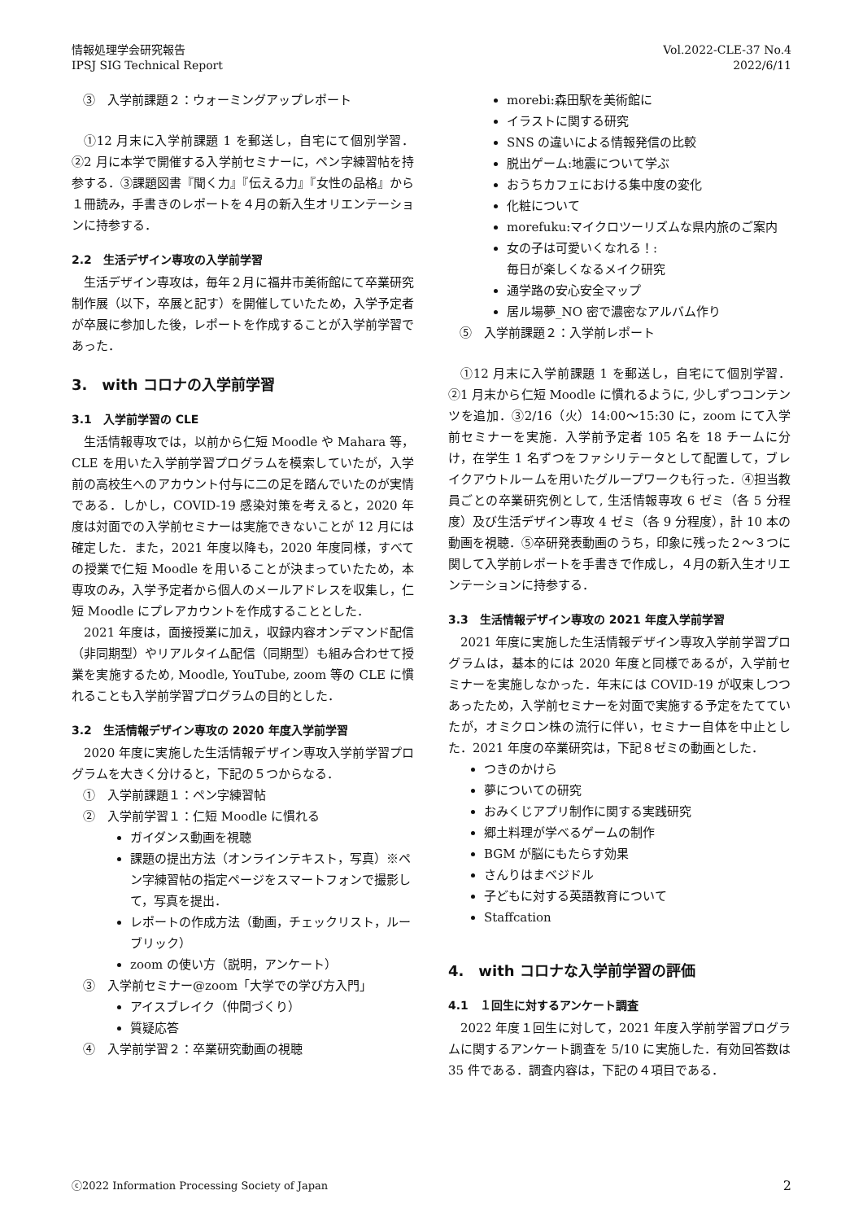情報処理学会研究報告
IPSJ SIG Technical Report
Vol.2022-CLE-37 No.4
2022/6/11
③　入学前課題２：ウォーミングアップレポート
①12 月末に入学前課題 1 を郵送し，自宅にて個別学習．②2 月に本学で開催する入学前セミナーに，ペン字練習帖を持参する．③課題図書『聞く力』『伝える力』『女性の品格』から１冊読み，手書きのレポートを４月の新入生オリエンテーションに持参する．
2.2　生活デザイン専攻の入学前学習
生活デザイン専攻は，毎年２月に福井市美術館にて卒業研究制作展（以下，卒展と記す）を開催していたため，入学予定者が卒展に参加した後，レポートを作成することが入学前学習であった．
3.　with コロナの入学前学習
3.1　入学前学習の CLE
生活情報専攻では，以前から仁短 Moodle や Mahara 等，CLE を用いた入学前学習プログラムを模索していたが，入学前の高校生へのアカウント付与に二の足を踏んでいたのが実情である．しかし，COVID-19 感染対策を考えると，2020 年度は対面での入学前セミナーは実施できないことが 12 月には確定した．また，2021 年度以降も，2020 年度同様，すべての授業で仁短 Moodle を用いることが決まっていたため，本専攻のみ，入学予定者から個人のメールアドレスを収集し，仁短 Moodle にプレアカウントを作成することとした．
2021 年度は，面接授業に加え，収録内容オンデマンド配信（非同期型）やリアルタイム配信（同期型）も組み合わせて授業を実施するため, Moodle, YouTube, zoom 等の CLE に慣れることも入学前学習プログラムの目的とした．
3.2　生活情報デザイン専攻の 2020 年度入学前学習
2020 年度に実施した生活情報デザイン専攻入学前学習プログラムを大きく分けると，下記の５つからなる．
①　入学前課題１：ペン字練習帖
②　入学前学習１：仁短 Moodle に慣れる
ガイダンス動画を視聴
課題の提出方法（オンラインテキスト，写真）※ペン字練習帖の指定ページをスマートフォンで撮影して，写真を提出．
レポートの作成方法（動画，チェックリスト，ルーブリック）
zoom の使い方（説明，アンケート）
③　入学前セミナー@zoom「大学での学び方入門」
アイスブレイク（仲間づくり）
質疑応答
④　入学前学習２：卒業研究動画の視聴
morebi:森田駅を美術館に
イラストに関する研究
SNS の違いによる情報発信の比較
脱出ゲーム:地震について学ぶ
おうちカフェにおける集中度の変化
化粧について
morefuku:マイクロツーリズムな県内旅のご案内
女の子は可愛いくなれる！:
毎日が楽しくなるメイク研究
通学路の安心安全マップ
居ル場夢_NO 密で濃密なアルバム作り
⑤　入学前課題２：入学前レポート
①12 月末に入学前課題 1 を郵送し，自宅にて個別学習．②1 月末から仁短 Moodle に慣れるように, 少しずつコンテンツを追加．③2/16（火）14:00〜15:30 に，zoom にて入学前セミナーを実施．入学前予定者 105 名を 18 チームに分け，在学生 1 名ずつをファシリテータとして配置して，ブレイクアウトルームを用いたグループワークも行った．④担当教員ごとの卒業研究例として, 生活情報専攻 6 ゼミ（各 5 分程度）及び生活デザイン専攻 4 ゼミ（各 9 分程度），計 10 本の動画を視聴．⑤卒研発表動画のうち，印象に残った２〜３つに関して入学前レポートを手書きで作成し，４月の新入生オリエンテーションに持参する．
3.3　生活情報デザイン専攻の 2021 年度入学前学習
2021 年度に実施した生活情報デザイン専攻入学前学習プログラムは，基本的には 2020 年度と同様であるが，入学前セミナーを実施しなかった．年末には COVID-19 が収束しつつあったため，入学前セミナーを対面で実施する予定をたてていたが，オミクロン株の流行に伴い，セミナー自体を中止とした．2021 年度の卒業研究は，下記８ゼミの動画とした．
つきのかけら
夢についての研究
おみくじアプリ制作に関する実践研究
郷土料理が学べるゲームの制作
BGM が脳にもたらす効果
さんりはまベジドル
子どもに対する英語教育について
Staffcation
4.　with コロナな入学前学習の評価
4.1　１回生に対するアンケート調査
2022 年度１回生に対して，2021 年度入学前学習プログラムに関するアンケート調査を 5/10 に実施した．有効回答数は 35 件である．調査内容は，下記の４項目である．
ⓒ2022 Information Processing Society of Japan 2